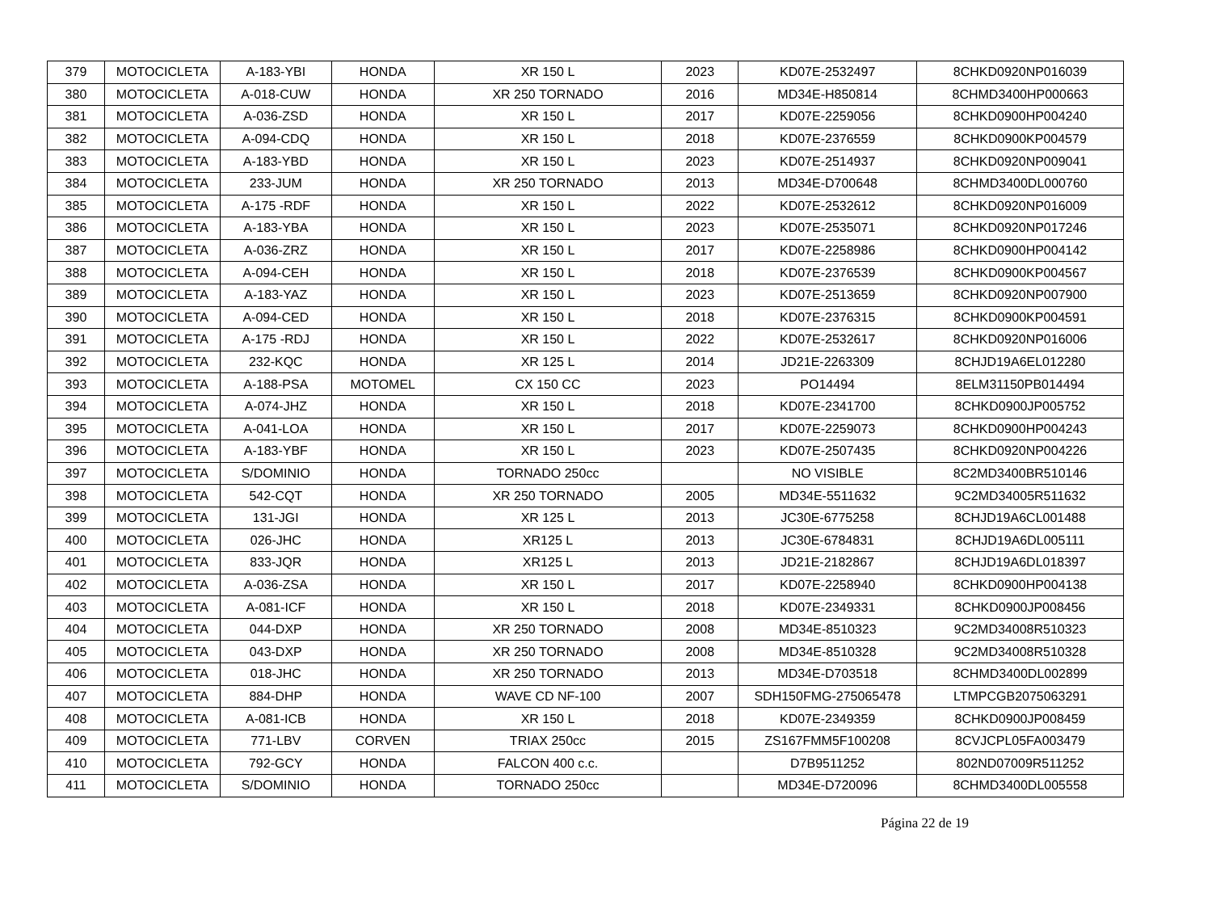| 379 | MOTOCICLETA | A-183-YBI | HONDA | XR 150 L | 2023 | KD07E-2532497 | 8CHKD0920NP016039 |
| 380 | MOTOCICLETA | A-018-CUW | HONDA | XR 250 TORNADO | 2016 | MD34E-H850814 | 8CHMD3400HP000663 |
| 381 | MOTOCICLETA | A-036-ZSD | HONDA | XR 150 L | 2017 | KD07E-2259056 | 8CHKD0900HP004240 |
| 382 | MOTOCICLETA | A-094-CDQ | HONDA | XR 150 L | 2018 | KD07E-2376559 | 8CHKD0900KP004579 |
| 383 | MOTOCICLETA | A-183-YBD | HONDA | XR 150 L | 2023 | KD07E-2514937 | 8CHKD0920NP009041 |
| 384 | MOTOCICLETA | 233-JUM | HONDA | XR 250 TORNADO | 2013 | MD34E-D700648 | 8CHMD3400DL000760 |
| 385 | MOTOCICLETA | A-175 -RDF | HONDA | XR 150 L | 2022 | KD07E-2532612 | 8CHKD0920NP016009 |
| 386 | MOTOCICLETA | A-183-YBA | HONDA | XR 150 L | 2023 | KD07E-2535071 | 8CHKD0920NP017246 |
| 387 | MOTOCICLETA | A-036-ZRZ | HONDA | XR 150 L | 2017 | KD07E-2258986 | 8CHKD0900HP004142 |
| 388 | MOTOCICLETA | A-094-CEH | HONDA | XR 150 L | 2018 | KD07E-2376539 | 8CHKD0900KP004567 |
| 389 | MOTOCICLETA | A-183-YAZ | HONDA | XR 150 L | 2023 | KD07E-2513659 | 8CHKD0920NP007900 |
| 390 | MOTOCICLETA | A-094-CED | HONDA | XR 150 L | 2018 | KD07E-2376315 | 8CHKD0900KP004591 |
| 391 | MOTOCICLETA | A-175 -RDJ | HONDA | XR 150 L | 2022 | KD07E-2532617 | 8CHKD0920NP016006 |
| 392 | MOTOCICLETA | 232-KQC | HONDA | XR 125 L | 2014 | JD21E-2263309 | 8CHJD19A6EL012280 |
| 393 | MOTOCICLETA | A-188-PSA | MOTOMEL | CX 150 CC | 2023 | PO14494 | 8ELM31150PB014494 |
| 394 | MOTOCICLETA | A-074-JHZ | HONDA | XR 150 L | 2018 | KD07E-2341700 | 8CHKD0900JP005752 |
| 395 | MOTOCICLETA | A-041-LOA | HONDA | XR 150 L | 2017 | KD07E-2259073 | 8CHKD0900HP004243 |
| 396 | MOTOCICLETA | A-183-YBF | HONDA | XR 150 L | 2023 | KD07E-2507435 | 8CHKD0920NP004226 |
| 397 | MOTOCICLETA | S/DOMINIO | HONDA | TORNADO 250cc | | NO VISIBLE | 8C2MD3400BR510146 |
| 398 | MOTOCICLETA | 542-CQT | HONDA | XR 250 TORNADO | 2005 | MD34E-5511632 | 9C2MD34005R511632 |
| 399 | MOTOCICLETA | 131-JGI | HONDA | XR 125 L | 2013 | JC30E-6775258 | 8CHJD19A6CL001488 |
| 400 | MOTOCICLETA | 026-JHC | HONDA | XR125 L | 2013 | JC30E-6784831 | 8CHJD19A6DL005111 |
| 401 | MOTOCICLETA | 833-JQR | HONDA | XR125 L | 2013 | JD21E-2182867 | 8CHJD19A6DL018397 |
| 402 | MOTOCICLETA | A-036-ZSA | HONDA | XR 150 L | 2017 | KD07E-2258940 | 8CHKD0900HP004138 |
| 403 | MOTOCICLETA | A-081-ICF | HONDA | XR 150 L | 2018 | KD07E-2349331 | 8CHKD0900JP008456 |
| 404 | MOTOCICLETA | 044-DXP | HONDA | XR 250 TORNADO | 2008 | MD34E-8510323 | 9C2MD34008R510323 |
| 405 | MOTOCICLETA | 043-DXP | HONDA | XR 250 TORNADO | 2008 | MD34E-8510328 | 9C2MD34008R510328 |
| 406 | MOTOCICLETA | 018-JHC | HONDA | XR 250 TORNADO | 2013 | MD34E-D703518 | 8CHMD3400DL002899 |
| 407 | MOTOCICLETA | 884-DHP | HONDA | WAVE CD NF-100 | 2007 | SDH150FMG-275065478 | LTMPCGB2075063291 |
| 408 | MOTOCICLETA | A-081-ICB | HONDA | XR 150 L | 2018 | KD07E-2349359 | 8CHKD0900JP008459 |
| 409 | MOTOCICLETA | 771-LBV | CORVEN | TRIAX 250cc | 2015 | ZS167FMM5F100208 | 8CVJCPL05FA003479 |
| 410 | MOTOCICLETA | 792-GCY | HONDA | FALCON 400 c.c. | | D7B9511252 | 802ND07009R511252 |
| 411 | MOTOCICLETA | S/DOMINIO | HONDA | TORNADO 250cc | | MD34E-D720096 | 8CHMD3400DL005558 |
Página 22 de 19